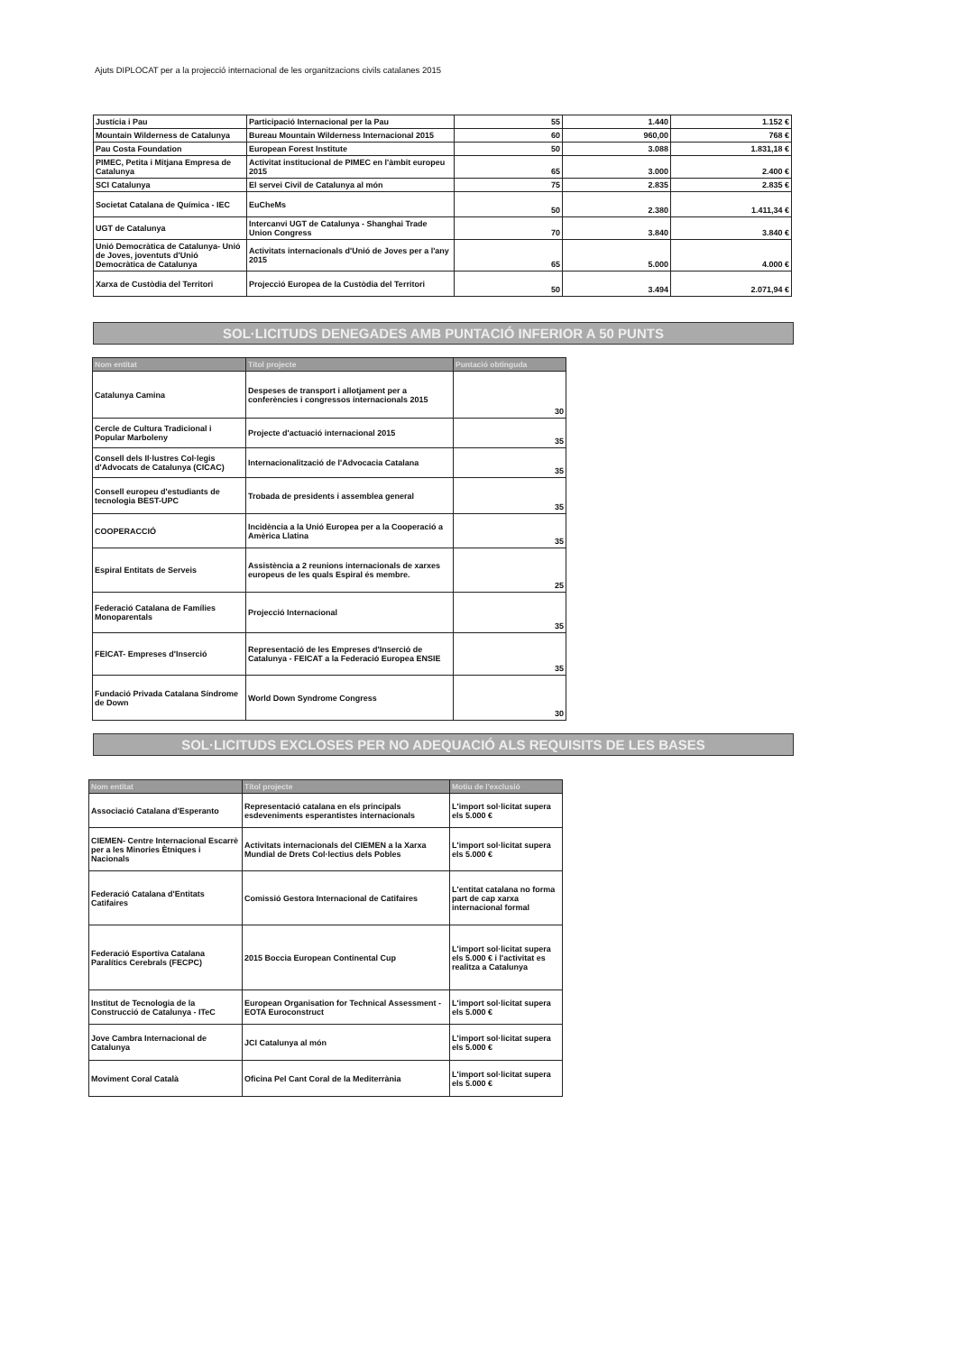Ajuts DIPLOCAT per a la projecció internacional de les organitzacions civils catalanes 2015
| Justícia i Pau | Participació Internacional per la Pau | 55 | 1.440 | 1.152 € |
| Mountain Wilderness de Catalunya | Bureau Mountain Wilderness Internacional 2015 | 60 | 960,00 | 768 € |
| Pau Costa Foundation | European Forest Institute | 50 | 3.088 | 1.831,18 € |
| PIMEC, Petita i Mitjana Empresa de Catalunya | Activitat institucional de PIMEC en l'àmbit europeu 2015 | 65 | 3.000 | 2.400 € |
| SCI Catalunya | El servei Civil de Catalunya al món | 75 | 2.835 | 2.835 € |
| Societat Catalana de Química - IEC | EuCheMs | 50 | 2.380 | 1.411,34 € |
| UGT de Catalunya | Intercanvi UGT de Catalunya - Shanghai Trade Union Congress | 70 | 3.840 | 3.840 € |
| Unió Democràtica de Catalunya- Unió de Joves, joventuts d'Unió Democràtica de Catalunya | Activitats internacionals d'Unió de Joves per a l'any 2015 | 65 | 5.000 | 4.000 € |
| Xarxa de Custòdia del Territori | Projecció Europea de la Custòdia del Territori | 50 | 3.494 | 2.071,94 € |
SOL·LICITUDS DENEGADES AMB PUNTACIÓ INFERIOR A 50 PUNTS
| Nom entitat | Títol projecte | Puntació obtinguda |
| --- | --- | --- |
| Catalunya Camina | Despeses de transport i allotjament per a conferències i congressos internacionals 2015 | 30 |
| Cercle de Cultura Tradicional i Popular Marboleny | Projecte d'actuació internacional 2015 | 35 |
| Consell dels Il·lustres Col·legis d'Advocats de Catalunya (CICAC) | Internacionalització de l'Advocacia Catalana | 35 |
| Consell europeu d'estudiants de tecnologia BEST-UPC | Trobada de presidents i assemblea general | 35 |
| COOPERACCIÓ | Incidència a la Unió Europea per a la Cooperació a Amèrica Llatina | 35 |
| Espiral Entitats de Serveis | Assistència a 2 reunions internacionals de xarxes europeus de les quals Espiral és membre. | 25 |
| Federació Catalana de Famílies Monoparentals | Projecció Internacional | 35 |
| FEICAT- Empreses d'Inserció | Representació de les Empreses d'Inserció de Catalunya - FEICAT a la Federació Europea ENSIE | 35 |
| Fundació Privada Catalana Síndrome de Down | World Down Syndrome Congress | 30 |
SOL·LICITUDS EXCLOSES PER NO ADEQUACIÓ ALS REQUISITS DE LES BASES
| Nom entitat | Títol projecte | Motiu de l'exclusió |
| --- | --- | --- |
| Associació Catalana d'Esperanto | Representació catalana en els principals esdeveniments esperantistes internacionals | L'import sol·licitat supera els 5.000 € |
| CIEMEN- Centre Internacional Escarrè per a les Minories Ètniques i Nacionals | Activitats internacionals del CIEMEN a la Xarxa Mundial de Drets Col·lectius dels Pobles | L'import sol·licitat supera els 5.000 € |
| Federació Catalana d'Entitats Catifaires | Comissió Gestora Internacional de Catifaires | L'entitat catalana no forma part de cap xarxa internacional formal |
| Federació Esportiva Catalana Paralítics Cerebrals (FECPC) | 2015 Boccia European Continental Cup | L'import sol·licitat supera els 5.000 € i l'activitat es realitza a Catalunya |
| Institut de Tecnologia de la Construcció de Catalunya - ITeC | European Organisation for Technical Assessment - EOTA Euroconstruct | L'import sol·licitat supera els 5.000 € |
| Jove Cambra Internacional de Catalunya | JCI Catalunya al món | L'import sol·licitat supera els 5.000 € |
| Moviment Coral Català | Oficina Pel Cant Coral de la Mediterrània | L'import sol·licitat supera els 5.000 € |